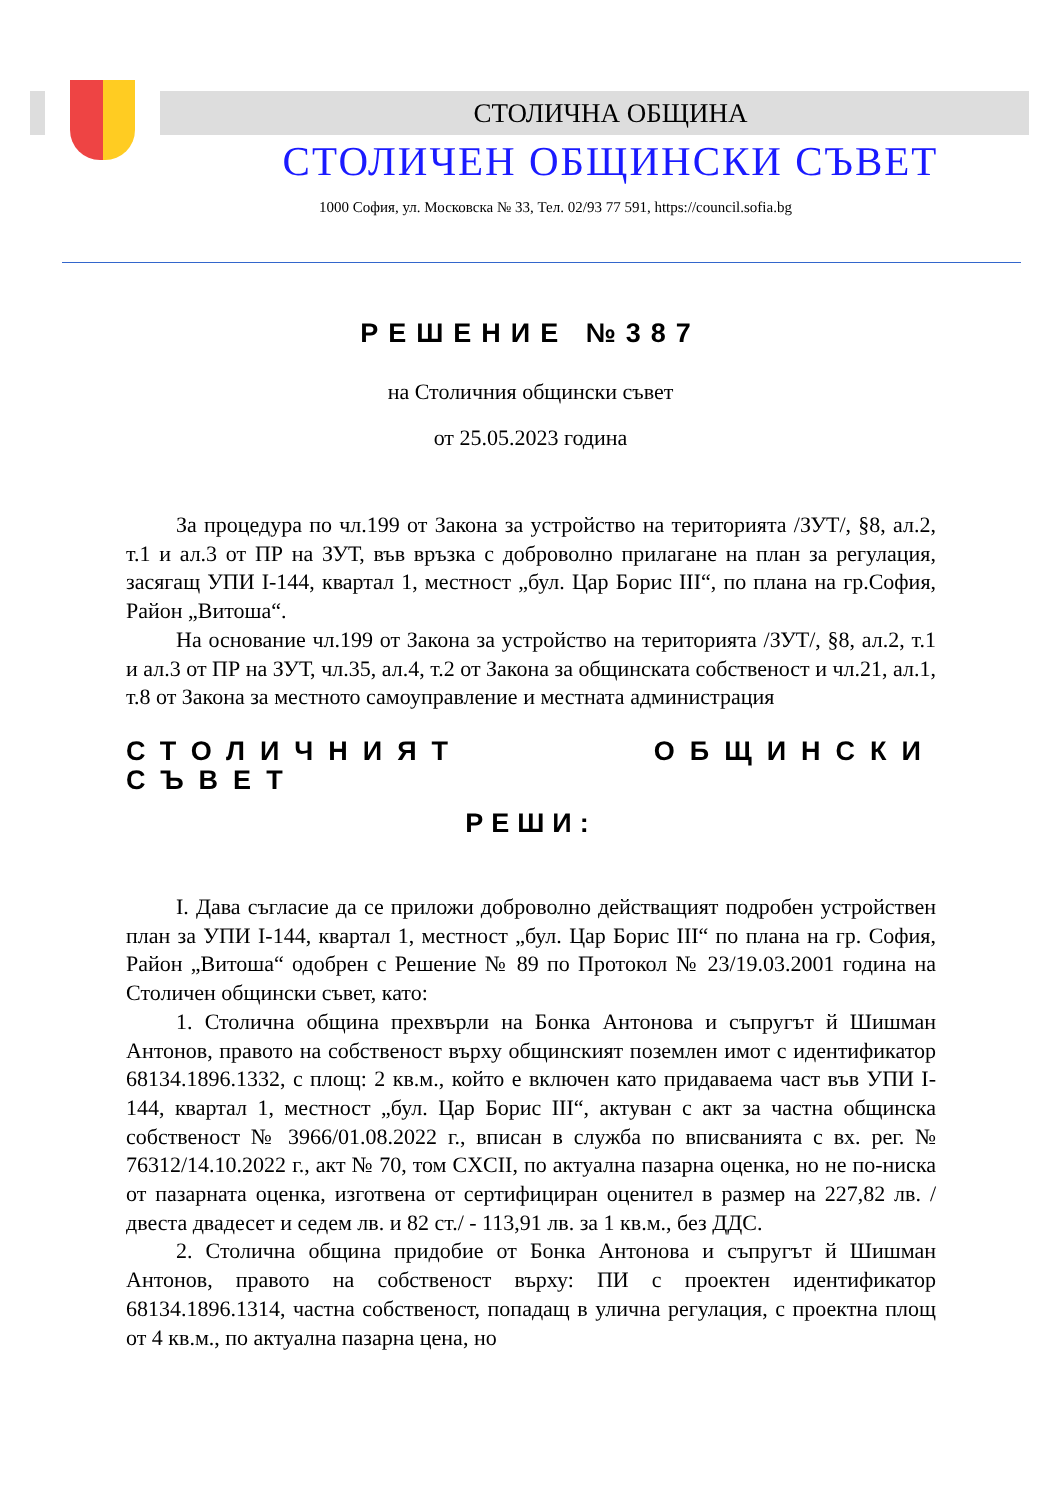СТОЛИЧНА ОБЩИНА
СТОЛИЧЕН ОБЩИНСКИ СЪВЕТ
1000 София, ул. Московска № 33, Тел. 02/93 77 591, https://council.sofia.bg
РЕШЕНИЕ №387
на Столичния общински съвет
от 25.05.2023 година
За процедура по чл.199 от Закона за устройство на територията /ЗУТ/, §8, ал.2, т.1 и ал.3 от ПР на ЗУТ, във връзка с доброволно прилагане на план за регулация, засягащ УПИ I-144, квартал 1, местност „бул. Цар Борис III“, по плана на гр.София, Район „Витоша“.
На основание чл.199 от Закона за устройство на територията /ЗУТ/, §8, ал.2, т.1 и ал.3 от ПР на ЗУТ, чл.35, ал.4, т.2 от Закона за общинската собственост и чл.21, ал.1, т.8 от Закона за местното самоуправление и местната администрация
СТОЛИЧНИЯТ ОБЩИНСКИ СЪВЕТ
РЕШИ:
I. Дава съгласие да се приложи доброволно действащият подробен устройствен план за УПИ I-144, квартал 1, местност „бул. Цар Борис III“ по плана на гр. София, Район „Витоша“ одобрен с Решение № 89 по Протокол № 23/19.03.2001 година на Столичен общински съвет, като:
1. Столична община прехвърли на Бонка Антонова и съпругът й Шишман Антонов, правото на собственост върху общинският поземлен имот с идентификатор 68134.1896.1332, с площ: 2 кв.м., който е включен като придаваема част във УПИ I-144, квартал 1, местност „бул. Цар Борис III“, актуван с акт за частна общинска собственост № 3966/01.08.2022 г., вписан в служба по вписванията с вх. рег. № 76312/14.10.2022 г., акт № 70, том CXCII, по актуална пазарна оценка, но не по-ниска от пазарната оценка, изготвена от сертифициран оценител в размер на 227,82 лв. /двеста двадесет и седем лв. и 82 ст./ - 113,91 лв. за 1 кв.м., без ДДС.
2. Столична община придобие от Бонка Антонова и съпругът й Шишман Антонов, правото на собственост върху: ПИ с проектен идентификатор 68134.1896.1314, частна собственост, попадащ в улична регулация, с проектна площ от 4 кв.м., по актуална пазарна цена, но